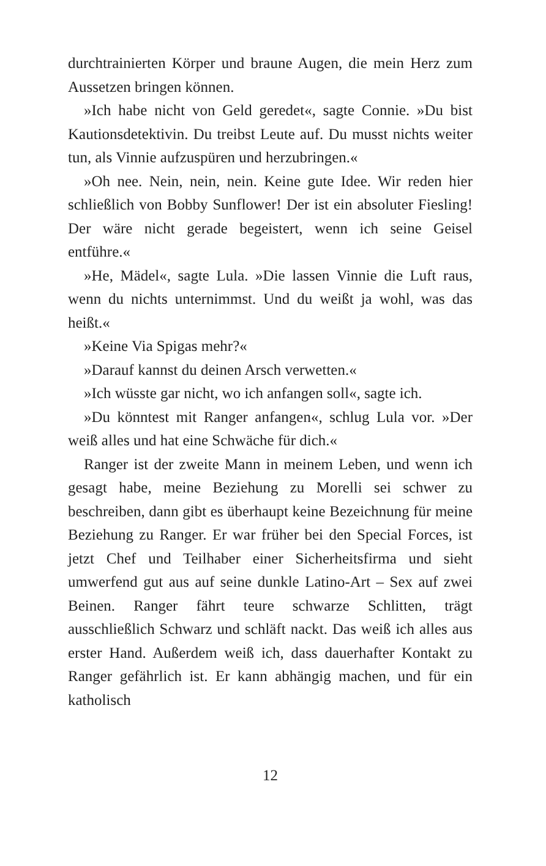durchtrainierten Körper und braune Augen, die mein Herz zum Aussetzen bringen können.
»Ich habe nicht von Geld geredet«, sagte Connie. »Du bist Kautionsdetektivin. Du treibst Leute auf. Du musst nichts weiter tun, als Vinnie aufzuspüren und herzubringen.«
»Oh nee. Nein, nein, nein. Keine gute Idee. Wir reden hier schließlich von Bobby Sunflower! Der ist ein absoluter Fiesling! Der wäre nicht gerade begeistert, wenn ich seine Geisel entführe.«
»He, Mädel«, sagte Lula. »Die lassen Vinnie die Luft raus, wenn du nichts unternimmst. Und du weißt ja wohl, was das heißt.«
»Keine Via Spigas mehr?«
»Darauf kannst du deinen Arsch verwetten.«
»Ich wüsste gar nicht, wo ich anfangen soll«, sagte ich.
»Du könntest mit Ranger anfangen«, schlug Lula vor. »Der weiß alles und hat eine Schwäche für dich.«
Ranger ist der zweite Mann in meinem Leben, und wenn ich gesagt habe, meine Beziehung zu Morelli sei schwer zu beschreiben, dann gibt es überhaupt keine Bezeichnung für meine Beziehung zu Ranger. Er war früher bei den Special Forces, ist jetzt Chef und Teilhaber einer Sicherheitsfirma und sieht umwerfend gut aus auf seine dunkle Latino-Art – Sex auf zwei Beinen. Ranger fährt teure schwarze Schlitten, trägt ausschließlich Schwarz und schläft nackt. Das weiß ich alles aus erster Hand. Außerdem weiß ich, dass dauerhafter Kontakt zu Ranger gefährlich ist. Er kann abhängig machen, und für ein katholisch
12